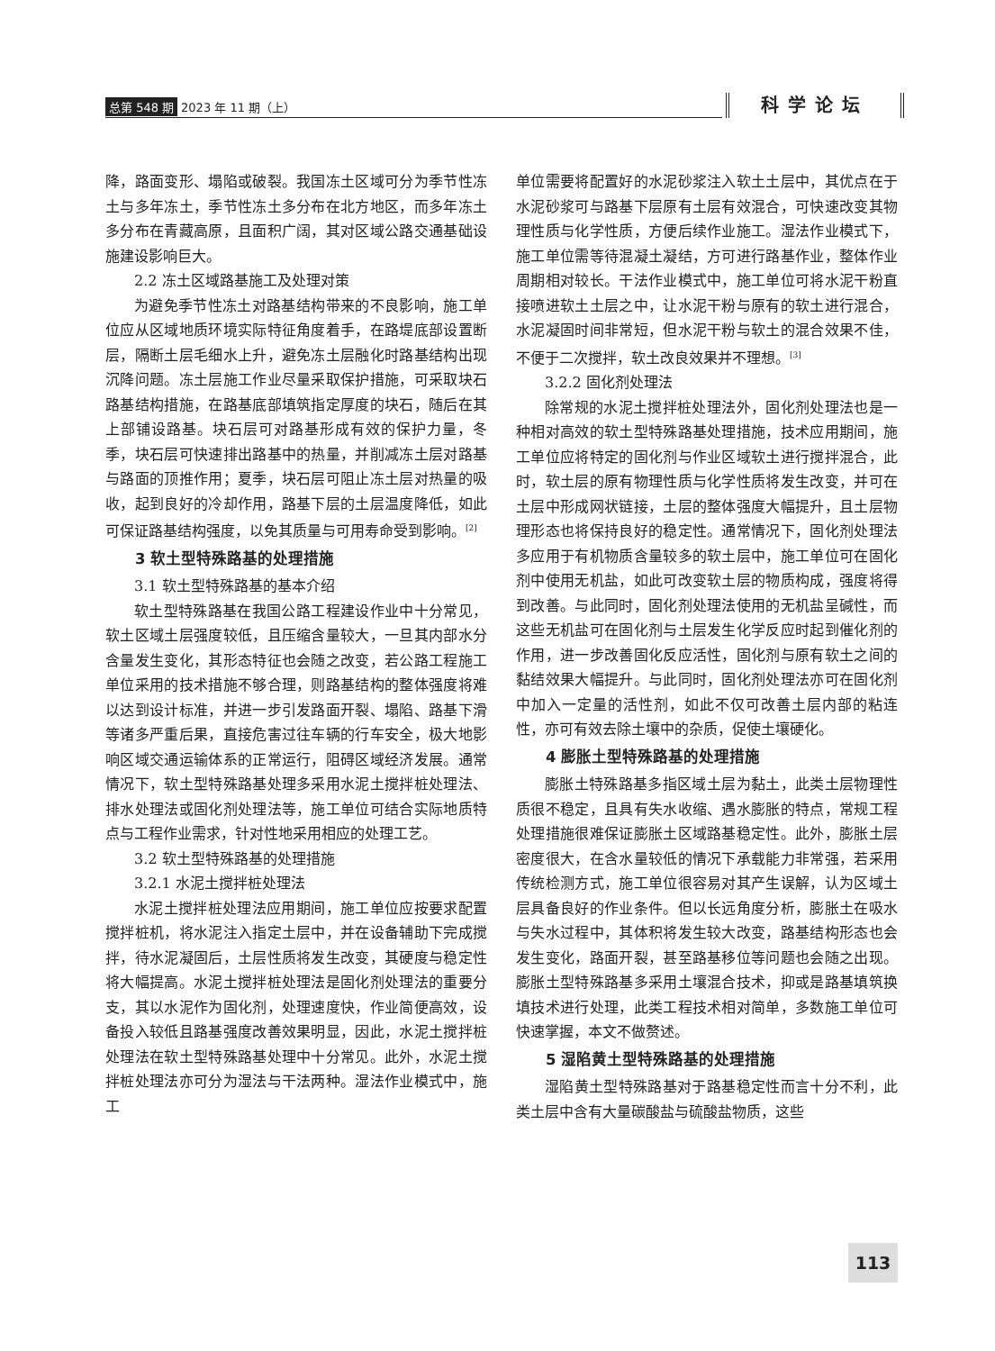总第 548 期 2023 年 11 期（上） 科学论坛
降，路面变形、塌陷或破裂。我国冻土区域可分为季节性冻土与多年冻土，季节性冻土多分布在北方地区，而多年冻土多分布在青藏高原，且面积广阔，其对区域公路交通基础设施建设影响巨大。
2.2 冻土区域路基施工及处理对策
为避免季节性冻土对路基结构带来的不良影响，施工单位应从区域地质环境实际特征角度着手，在路堤底部设置断层，隔断土层毛细水上升，避免冻土层融化时路基结构出现沉降问题。冻土层施工作业尽量采取保护措施，可采取块石路基结构措施，在路基底部填筑指定厚度的块石，随后在其上部铺设路基。块石层可对路基形成有效的保护力量，冬季，块石层可快速排出路基中的热量，并削减冻土层对路基与路面的顶推作用；夏季，块石层可阻止冻土层对热量的吸收，起到良好的冷却作用，路基下层的土层温度降低，如此可保证路基结构强度，以免其质量与可用寿命受到影响。<sup>[2]</sup>
3 软土型特殊路基的处理措施
3.1 软土型特殊路基的基本介绍
软土型特殊路基在我国公路工程建设作业中十分常见，软土区域土层强度较低，且压缩含量较大，一旦其内部水分含量发生变化，其形态特征也会随之改变，若公路工程施工单位采用的技术措施不够合理，则路基结构的整体强度将难以达到设计标准，并进一步引发路面开裂、塌陷、路基下滑等诸多严重后果，直接危害过往车辆的行车安全，极大地影响区域交通运输体系的正常运行，阻碍区域经济发展。通常情况下，软土型特殊路基处理多采用水泥土搅拌桩处理法、排水处理法或固化剂处理法等，施工单位可结合实际地质特点与工程作业需求，针对性地采用相应的处理工艺。
3.2 软土型特殊路基的处理措施
3.2.1 水泥土搅拌桩处理法
水泥土搅拌桩处理法应用期间，施工单位应按要求配置搅拌桩机，将水泥注入指定土层中，并在设备辅助下完成搅拌，待水泥凝固后，土层性质将发生改变，其硬度与稳定性将大幅提高。水泥土搅拌桩处理法是固化剂处理法的重要分支，其以水泥作为固化剂，处理速度快，作业简便高效，设备投入较低且路基强度改善效果明显，因此，水泥土搅拌桩处理法在软土型特殊路基处理中十分常见。此外，水泥土搅拌桩处理法亦可分为湿法与干法两种。湿法作业模式中，施工
单位需要将配置好的水泥砂浆注入软土土层中，其优点在于水泥砂浆可与路基下层原有土层有效混合，可快速改变其物理性质与化学性质，方便后续作业施工。湿法作业模式下，施工单位需等待混凝土凝结，方可进行路基作业，整体作业周期相对较长。干法作业模式中，施工单位可将水泥干粉直接喷进软土土层之中，让水泥干粉与原有的软土进行混合，水泥凝固时间非常短，但水泥干粉与软土的混合效果不佳，不便于二次搅拌，软土改良效果并不理想。<sup>[3]</sup>
3.2.2 固化剂处理法
除常规的水泥土搅拌桩处理法外，固化剂处理法也是一种相对高效的软土型特殊路基处理措施，技术应用期间，施工单位应将特定的固化剂与作业区域软土进行搅拌混合，此时，软土层的原有物理性质与化学性质将发生改变，并可在土层中形成网状链接，土层的整体强度大幅提升，且土层物理形态也将保持良好的稳定性。通常情况下，固化剂处理法多应用于有机物质含量较多的软土层中，施工单位可在固化剂中使用无机盐，如此可改变软土层的物质构成，强度将得到改善。与此同时，固化剂处理法使用的无机盐呈碱性，而这些无机盐可在固化剂与土层发生化学反应时起到催化剂的作用，进一步改善固化反应活性，固化剂与原有软土之间的黏结效果大幅提升。与此同时，固化剂处理法亦可在固化剂中加入一定量的活性剂，如此不仅可改善土层内部的粘连性，亦可有效去除土壤中的杂质，促使土壤硬化。
4 膨胀土型特殊路基的处理措施
膨胀土特殊路基多指区域土层为黏土，此类土层物理性质很不稳定，且具有失水收缩、遇水膨胀的特点，常规工程处理措施很难保证膨胀土区域路基稳定性。此外，膨胀土层密度很大，在含水量较低的情况下承载能力非常强，若采用传统检测方式，施工单位很容易对其产生误解，认为区域土层具备良好的作业条件。但以长远角度分析，膨胀土在吸水与失水过程中，其体积将发生较大改变，路基结构形态也会发生变化，路面开裂，甚至路基移位等问题也会随之出现。膨胀土型特殊路基多采用土壤混合技术，抑或是路基填筑换填技术进行处理，此类工程技术相对简单，多数施工单位可快速掌握，本文不做赘述。
5 湿陷黄土型特殊路基的处理措施
湿陷黄土型特殊路基对于路基稳定性而言十分不利，此类土层中含有大量碳酸盐与硫酸盐物质，这些
113